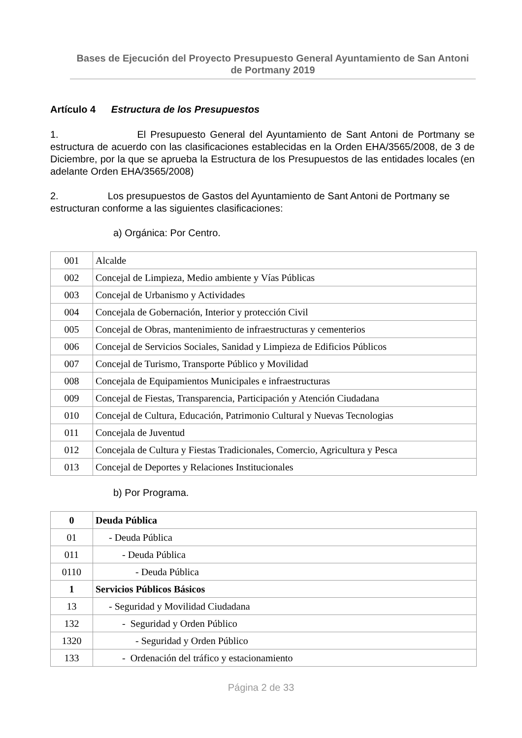Bases de Ejecución del Proyecto Presupuesto General Ayuntamiento de San Antoni de Portmany 2019
Artículo 4 Estructura de los Presupuestos
1. El Presupuesto General del Ayuntamiento de Sant Antoni de Portmany se estructura de acuerdo con las clasificaciones establecidas en la Orden EHA/3565/2008, de 3 de Diciembre, por la que se aprueba la Estructura de los Presupuestos de las entidades locales (en adelante Orden EHA/3565/2008)
2. Los presupuestos de Gastos del Ayuntamiento de Sant Antoni de Portmany se estructuran conforme a las siguientes clasificaciones:
a) Orgánica: Por Centro.
| 001 | Alcalde |
| 002 | Concejal de Limpieza, Medio ambiente y Vías Públicas |
| 003 | Concejal de Urbanismo y Actividades |
| 004 | Concejala de Gobernación, Interior y protección Civil |
| 005 | Concejal de Obras, mantenimiento de infraestructuras y cementerios |
| 006 | Concejal de Servicios Sociales, Sanidad y Limpieza de Edificios Públicos |
| 007 | Concejal de Turismo, Transporte Público y Movilidad |
| 008 | Concejala de Equipamientos Municipales e infraestructuras |
| 009 | Concejal de Fiestas, Transparencia, Participación y Atención Ciudadana |
| 010 | Concejal de Cultura, Educación, Patrimonio Cultural y Nuevas Tecnologias |
| 011 | Concejala de Juventud |
| 012 | Concejala de Cultura y Fiestas Tradicionales, Comercio, Agricultura y Pesca |
| 013 | Concejal de Deportes y Relaciones Institucionales |
b) Por Programa.
| 0 | Deuda Pública |
| 01 | - Deuda Pública |
| 011 | - Deuda Pública |
| 0110 | - Deuda Pública |
| 1 | Servicios Públicos Básicos |
| 13 | - Seguridad y Movilidad Ciudadana |
| 132 | - Seguridad y Orden Público |
| 1320 | - Seguridad y Orden Público |
| 133 | - Ordenación del tráfico y estacionamiento |
Página 2 de 33